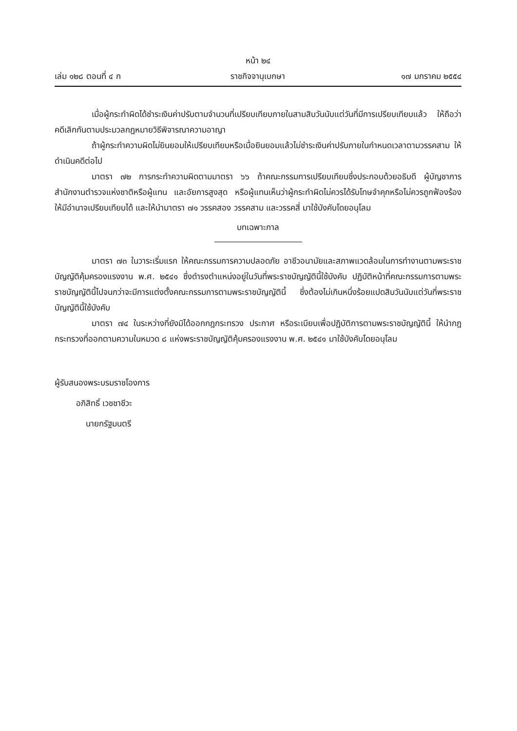หน้า ๒๔
เล่ม ๑๒๘ ตอนที่ ๔ ก ราชกิจจานุเบกษา ๑๗ มกราคม ๒๕๕๔
เมื่อผู้กระทำผิดได้ชำระเงินค่าปรับตามจำนวนที่เปรียบเทียบภายในสามสิบวันนับแต่วันที่มีการเปรียบเทียบแล้ว ให้ถือว่าคดีเลิกกันตามประมวลกฎหมายวิธีพิจารณาความอาญา
ถ้าผู้กระทำความผิดไม่ยินยอมให้เปรียบเทียบหรือเมื่อยินยอมแล้วไม่ชำระเงินค่าปรับภายในกำหนดเวลาตามวรรคสาม ให้ดำเนินคดีต่อไป
มาตรา ๗๒ การกระทำความผิดตามมาตรา ๖๖ ถ้าคณะกรรมการเปรียบเทียบซึ่งประกอบด้วยอธิบดี ผู้บัญชาการสำนักงานตำรวจแห่งชาติหรือผู้แทน และอัยการสูงสุด หรือผู้แทนเห็นว่าผู้กระทำผิดไม่ควรได้รับโทษจำคุกหรือไม่ควรถูกฟ้องร้อง ให้มีอำนาจเปรียบเทียบได้ และให้นำมาตรา ๗๑ วรรคสอง วรรคสาม และวรรคสี่ มาใช้บังคับโดยอนุโลม
บทเฉพาะกาล
มาตรา ๗๓ ในวาระเริ่มแรก ให้คณะกรรมการความปลอดภัย อาชีวอนามัยและสภาพแวดล้อมในการทำงานตามพระราชบัญญัติคุ้มครองแรงงาน พ.ศ. ๒๕๔๑ ซึ่งดำรงตำแหน่งอยู่ในวันที่พระราชบัญญัตินี้ใช้บังคับ ปฏิบัติหน้าที่คณะกรรมการตามพระราชบัญญัตินี้ไปจนกว่าจะมีการแต่งตั้งคณะกรรมการตามพระราชบัญญัตินี้ ซึ่งต้องไม่เกินหนึ่งร้อยแปดสิบวันนับแต่วันที่พระราชบัญญัตินี้ใช้บังคับ
มาตรา ๗๔ ในระหว่างที่ยังมิได้ออกกฎกระทรวง ประกาศ หรือระเบียบเพื่อปฏิบัติการตามพระราชบัญญัตินี้ ให้นำกฎกระทรวงที่ออกตามความในหมวด ๘ แห่งพระราชบัญญัติคุ้มครองแรงงาน พ.ศ. ๒๕๔๑ มาใช้บังคับโดยอนุโลม
ผู้รับสนองพระบรมราชโองการ
อภิสิทธิ์ เวชชาชีวะ
นายกรัฐมนตรี